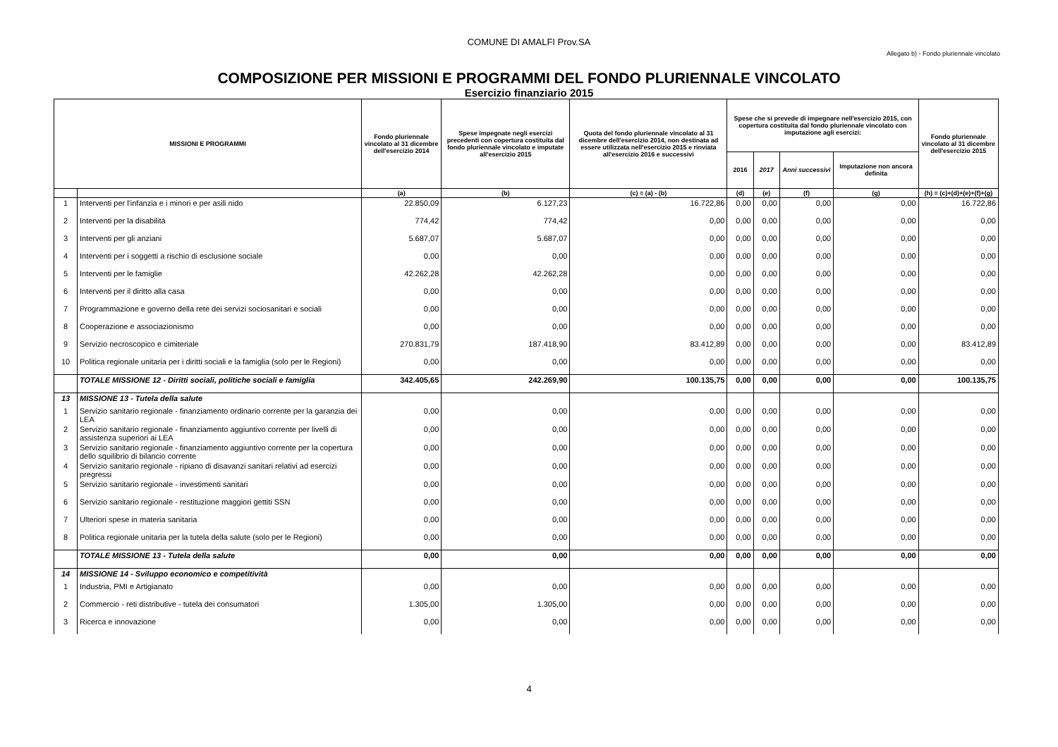COMUNE DI AMALFI Prov.SA
Allegato b) - Fondo pluriennale vincolato
COMPOSIZIONE PER MISSIONI E PROGRAMMI DEL FONDO PLURIENNALE VINCOLATO
Esercizio finanziario 2015
| MISSIONI E PROGRAMMI | | Fondo pluriennale vincolato al 31 dicembre dell'esercizio 2014 | Spese impegnate negli esercizi precedenti con copertura costituita dal fondo pluriennale vincolato e imputate all'esercizio 2015 | Quota del fondo pluriennale vincolato al 31 dicembre dell'esercizio 2014, non destinata ad essere utilizzata nell'esercizio 2015 e rinviata all'esercizio 2016 e successivi | Spese che si prevede di impegnare nell'esercizio 2015, con copertura costituita dal fondo pluriennale vincolato con imputazione agli esercizi: | | | | Fondo pluriennale vincolato al 31 dicembre dell'esercizio 2015 |
| --- | --- | --- | --- | --- | --- | --- | --- | --- | --- |
| | | | | | 2016 | 2017 | Anni successivi | Imputazione non ancora definita | |
| | | (a) | (b) | (c) = (a) - (b) | (d) | (e) | (f) | (g) | (h) = (c)+(d)+(e)+(f)+(g) |
| 1 | Interventi per l'infanzia e i minori e per asili nido | 22.850,09 | 6.127,23 | 16.722,86 | 0,00 | 0,00 | 0,00 | 0,00 | 16.722,86 |
| 2 | Interventi per la disabilità | 774,42 | 774,42 | 0,00 | 0,00 | 0,00 | 0,00 | 0,00 | 0,00 |
| 3 | Interventi per gli anziani | 5.687,07 | 5.687,07 | 0,00 | 0,00 | 0,00 | 0,00 | 0,00 | 0,00 |
| 4 | Interventi per i soggetti a rischio di esclusione sociale | 0,00 | 0,00 | 0,00 | 0,00 | 0,00 | 0,00 | 0,00 | 0,00 |
| 5 | Interventi per le famiglie | 42.262,28 | 42.262,28 | 0,00 | 0,00 | 0,00 | 0,00 | 0,00 | 0,00 |
| 6 | Interventi per il diritto alla casa | 0,00 | 0,00 | 0,00 | 0,00 | 0,00 | 0,00 | 0,00 | 0,00 |
| 7 | Programmazione e governo della rete dei servizi sociosanitari e sociali | 0,00 | 0,00 | 0,00 | 0,00 | 0,00 | 0,00 | 0,00 | 0,00 |
| 8 | Cooperazione e associazionismo | 0,00 | 0,00 | 0,00 | 0,00 | 0,00 | 0,00 | 0,00 | 0,00 |
| 9 | Servizio necroscopico e cimiteriale | 270.831,79 | 187.418,90 | 83.412,89 | 0,00 | 0,00 | 0,00 | 0,00 | 83.412,89 |
| 10 | Politica regionale unitaria per i diritti sociali e la famiglia (solo per le Regioni) | 0,00 | 0,00 | 0,00 | 0,00 | 0,00 | 0,00 | 0,00 | 0,00 |
| | TOTALE MISSIONE 12 - Diritti sociali, politiche sociali e famiglia | 342.405,65 | 242.269,90 | 100.135,75 | 0,00 | 0,00 | 0,00 | 0,00 | 100.135,75 |
| 13 | MISSIONE 13 - Tutela della salute | | | | | | | | |
| 1 | Servizio sanitario regionale - finanziamento ordinario corrente per la garanzia dei LEA | 0,00 | 0,00 | 0,00 | 0,00 | 0,00 | 0,00 | 0,00 | 0,00 |
| 2 | Servizio sanitario regionale - finanziamento aggiuntivo corrente per livelli di assistenza superiori ai LEA | 0,00 | 0,00 | 0,00 | 0,00 | 0,00 | 0,00 | 0,00 | 0,00 |
| 3 | Servizio sanitario regionale - finanziamento aggiuntivo corrente per la copertura dello squilibrio di bilancio corrente | 0,00 | 0,00 | 0,00 | 0,00 | 0,00 | 0,00 | 0,00 | 0,00 |
| 4 | Servizio sanitario regionale - ripiano di disavanzi sanitari relativi ad esercizi pregressi | 0,00 | 0,00 | 0,00 | 0,00 | 0,00 | 0,00 | 0,00 | 0,00 |
| 5 | Servizio sanitario regionale - investimenti sanitari | 0,00 | 0,00 | 0,00 | 0,00 | 0,00 | 0,00 | 0,00 | 0,00 |
| 6 | Servizio sanitario regionale - restituzione maggiori gettiti SSN | 0,00 | 0,00 | 0,00 | 0,00 | 0,00 | 0,00 | 0,00 | 0,00 |
| 7 | Ulteriori spese in materia sanitaria | 0,00 | 0,00 | 0,00 | 0,00 | 0,00 | 0,00 | 0,00 | 0,00 |
| 8 | Politica regionale unitaria per la tutela della salute (solo per le Regioni) | 0,00 | 0,00 | 0,00 | 0,00 | 0,00 | 0,00 | 0,00 | 0,00 |
| | TOTALE MISSIONE 13 - Tutela della salute | 0,00 | 0,00 | 0,00 | 0,00 | 0,00 | 0,00 | 0,00 | 0,00 |
| 14 | MISSIONE 14 - Sviluppo economico e competitività | | | | | | | | |
| 1 | Industria, PMI e Artigianato | 0,00 | 0,00 | 0,00 | 0,00 | 0,00 | 0,00 | 0,00 | 0,00 |
| 2 | Commercio - reti distributive - tutela dei consumatori | 1.305,00 | 1.305,00 | 0,00 | 0,00 | 0,00 | 0,00 | 0,00 | 0,00 |
| 3 | Ricerca e innovazione | 0,00 | 0,00 | 0,00 | 0,00 | 0,00 | 0,00 | 0,00 | 0,00 |
4